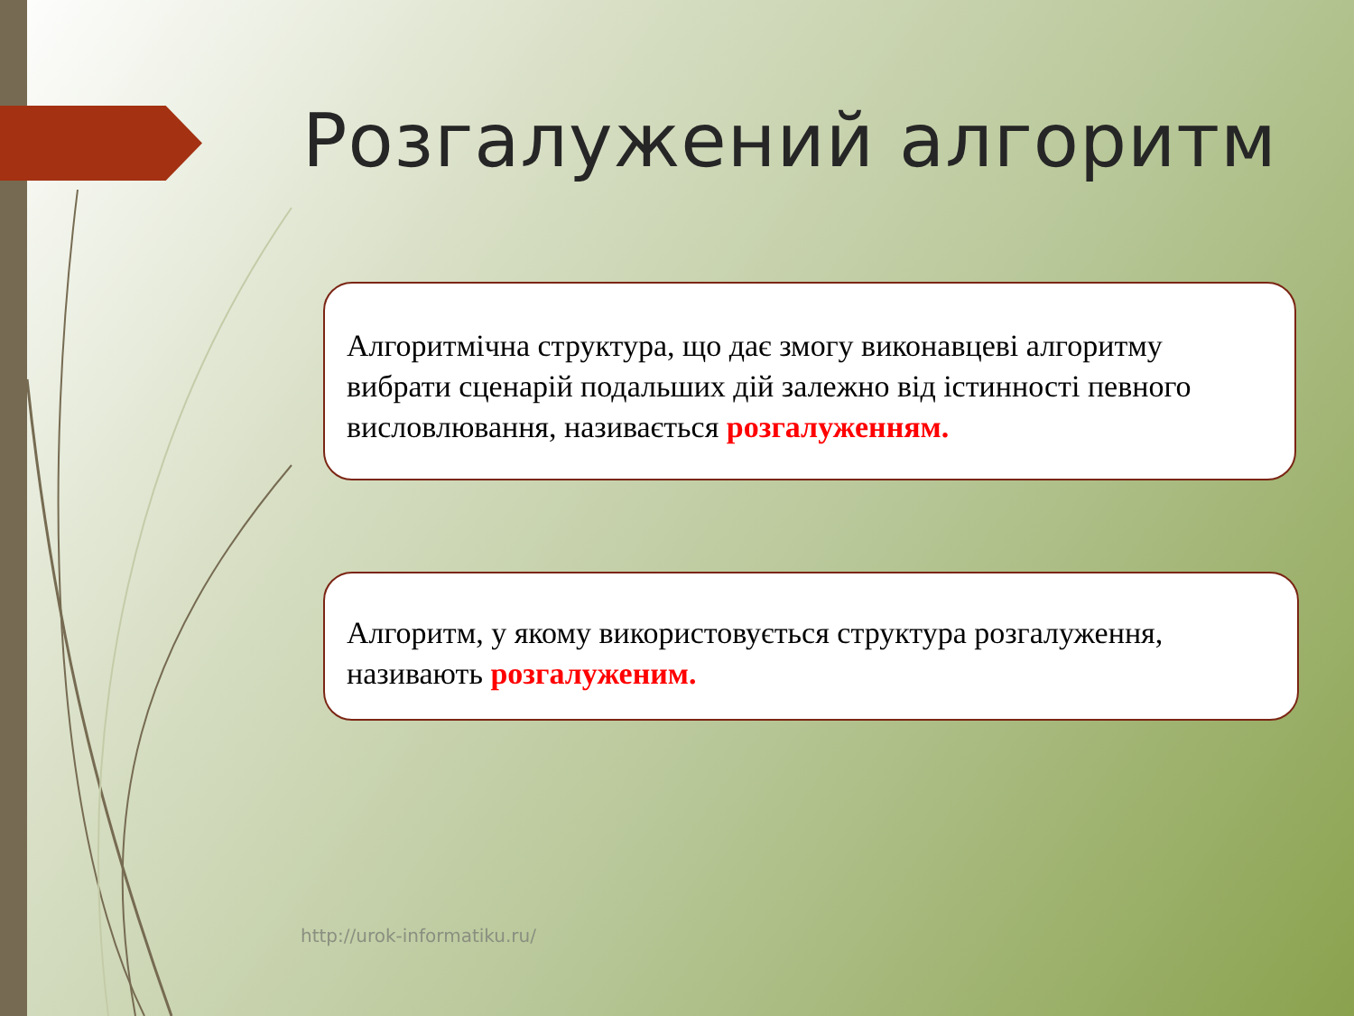Розгалужений алгоритм
Алгоритмічна структура, що дає змогу виконавцеві алгоритму вибрати сценарій подальших дій залежно від істинності певного висловлювання, називається розгалуженням.
Алгоритм, у якому використовується структура розгалуження, називають розгалуженим.
http://urok-informatiku.ru/